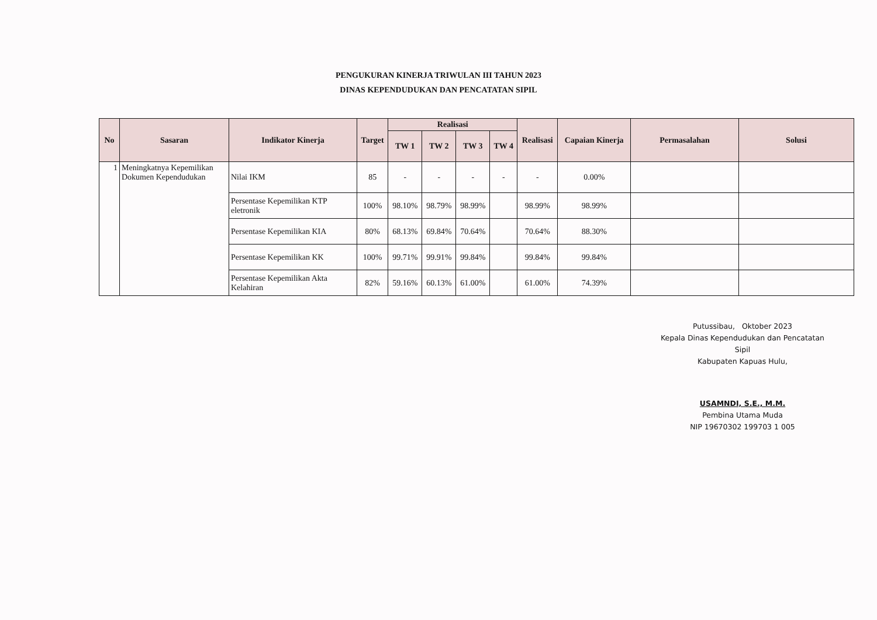PENGUKURAN KINERJA TRIWULAN III TAHUN 2023
DINAS KEPENDUDUKAN DAN PENCATATAN SIPIL
| No | Sasaran | Indikator Kinerja | Target | Realisasi | | | | Realisasi | Capaian Kinerja | Permasalahan | Solusi |
| --- | --- | --- | --- | --- | --- | --- | --- | --- | --- | --- | --- |
| | | | | TW 1 | TW 2 | TW 3 | TW 4 | | | | |
| 1 | Meningkatnya Kepemilikan Dokumen Kependudukan | Nilai IKM | 85 | - | - | - | - | - | 0.00% | | |
| | | Persentase Kepemilikan KTP eletronik | 100% | 98.10% | 98.79% | 98.99% | | 98.99% | 98.99% | | |
| | | Persentase Kepemilikan KIA | 80% | 68.13% | 69.84% | 70.64% | | 70.64% | 88.30% | | |
| | | Persentase Kepemilikan KK | 100% | 99.71% | 99.91% | 99.84% | | 99.84% | 99.84% | | |
| | | Persentase Kepemilikan Akta Kelahiran | 82% | 59.16% | 60.13% | 61.00% | | 61.00% | 74.39% | | |
Putussibau, Oktober 2023
Kepala Dinas Kependudukan dan Pencatatan Sipil
Kabupaten Kapuas Hulu,
USAMNDI, S.E., M.M.
Pembina Utama Muda
NIP 19670302 199703 1 005